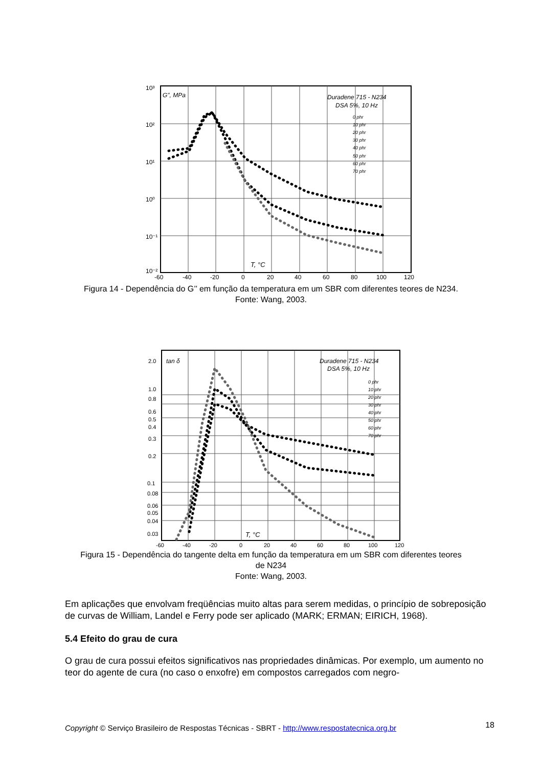10³
10²
10¹
10⁰
10⁻¹
10⁻²
-60
-40
-20
0
20
40
60
80
100
120
G", MPa
Duradene 715 - N234
DSA 5%, 10 Hz
T, °C
0 phr
10 phr
20 phr
30 phr
40 phr
50 phr
60 phr
70 phr
Figura 14 - Dependência do G’’ em função da temperatura em um SBR com diferentes teores de N234.
Fonte: Wang, 2003.
2.0
1.0
0.8
0.6
0.5
0.4
0.3
0.2
0.1
0.08
0.06
0.05
0.04
0.03
-60
-40
-20
0
20
40
60
80
100
120
tan δ
Duradene 715 - N234
DSA 5%, 10 Hz
T, °C
0 phr
10 phr
20 phr
30 phr
40 phr
50 phr
60 phr
70 phr
Figura 15 - Dependência do tangente delta em função da temperatura em um SBR com diferentes teores
de N234
Fonte: Wang, 2003.
Em aplicações que envolvam freqüências muito altas para serem medidas, o princípio de sobreposição de curvas de William, Landel e Ferry pode ser aplicado (MARK; ERMAN; EIRICH, 1968).
5.4 Efeito do grau de cura
O grau de cura possui efeitos significativos nas propriedades dinâmicas. Por exemplo, um aumento no teor do agente de cura (no caso o enxofre) em compostos carregados com negro-
18 Copyright © Serviço Brasileiro de Respostas Técnicas - SBRT - http://www.respostatecnica.org.br